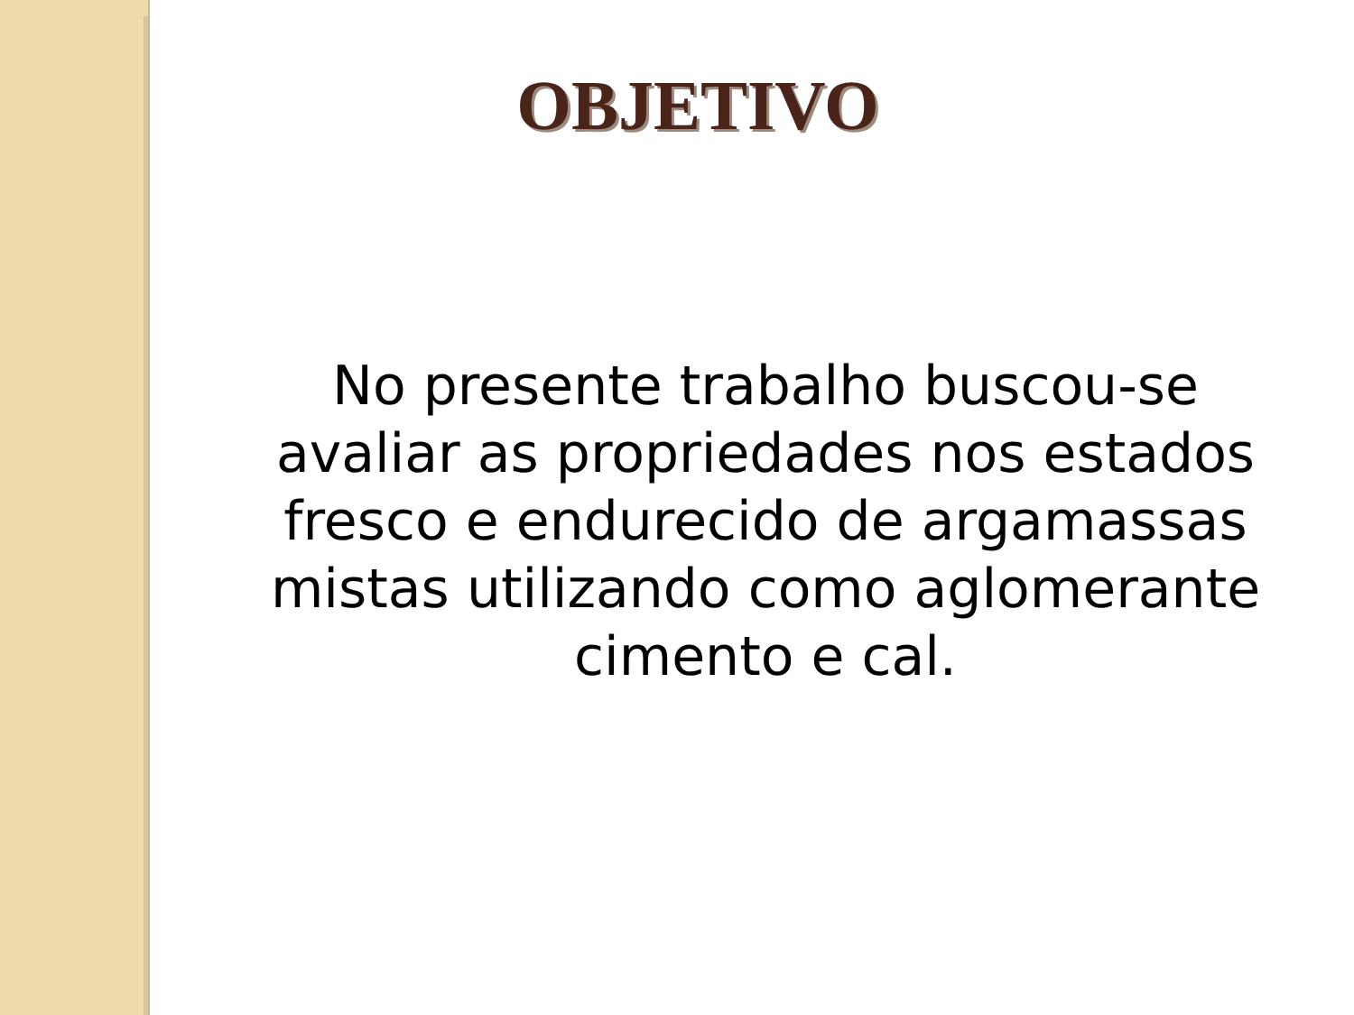OBJETIVO
No presente trabalho buscou-se
avaliar as propriedades nos estados
fresco e endurecido de argamassas
mistas utilizando como aglomerante
cimento e cal.